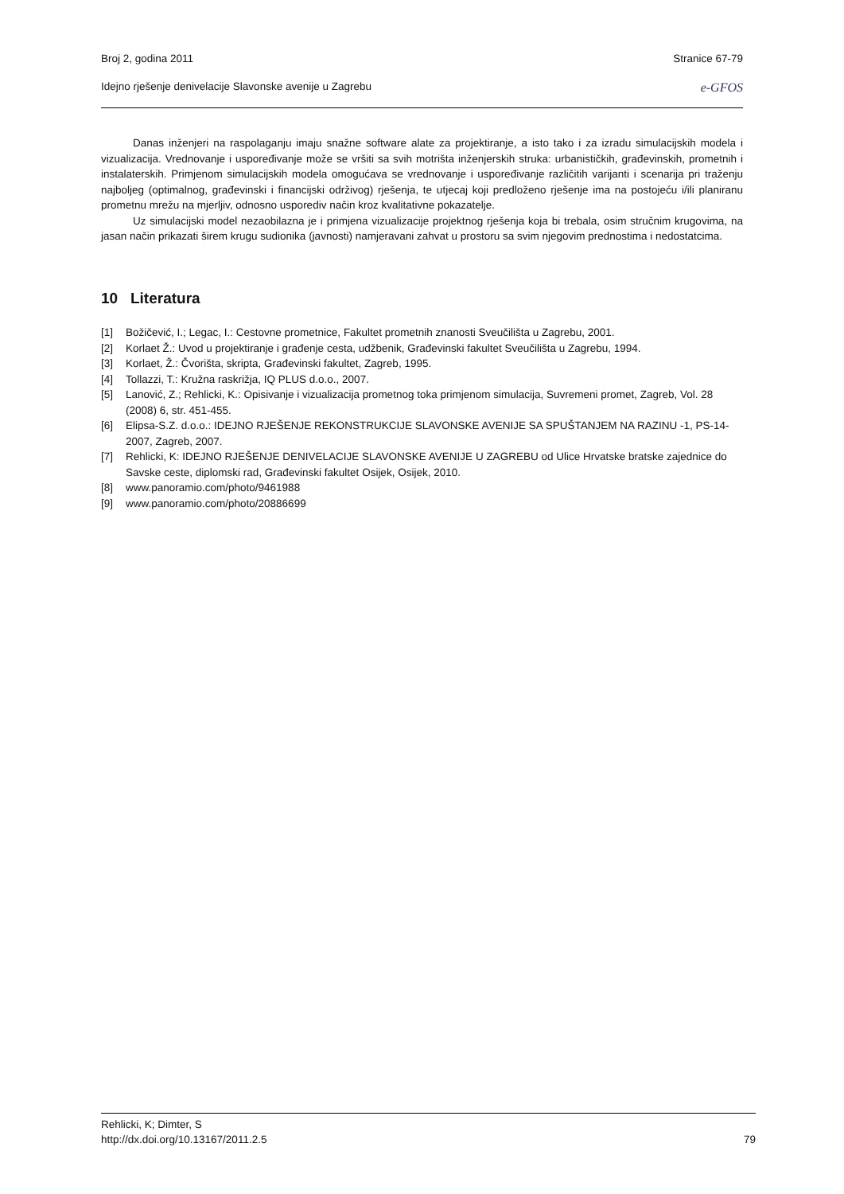Broj 2, godina 2011 Stranice 67-79
Idejno rješenje denivelacije Slavonske avenije u Zagrebu e-GFOS
Danas inženjeri na raspolaganju imaju snažne software alate za projektiranje, a isto tako i za izradu simulacijskih modela i vizualizacija. Vrednovanje i uspoređivanje može se vršiti sa svih motrišta inženjerskih struka: urbanističkih, građevinskih, prometnih i instalaterskih. Primjenom simulacijskih modela omogućava se vrednovanje i uspoređivanje različitih varijanti i scenarija pri traženju najboljeg (optimalnog, građevinski i financijski održivog) rješenja, te utjecaj koji predloženo rješenje ima na postojeću i/ili planiranu prometnu mrežu na mjerljiv, odnosno usporediv način kroz kvalitativne pokazatelje.
Uz simulacijski model nezaobilazna je i primjena vizualizacije projektnog rješenja koja bi trebala, osim stručnim krugovima, na jasan način prikazati širem krugu sudionika (javnosti) namjeravani zahvat u prostoru sa svim njegovim prednostima i nedostatcima.
10 Literatura
[1] Božičević, I.; Legac, I.: Cestovne prometnice, Fakultet prometnih znanosti Sveučilišta u Zagrebu, 2001.
[2] Korlaet Ž.: Uvod u projektiranje i građenje cesta, udžbenik, Građevinski fakultet Sveučilišta u Zagrebu, 1994.
[3] Korlaet, Ž.: Čvorišta, skripta, Građevinski fakultet, Zagreb, 1995.
[4] Tollazzi, T.: Kružna raskrižja, IQ PLUS d.o.o., 2007.
[5] Lanović, Z.; Rehlicki, K.: Opisivanje i vizualizacija prometnog toka primjenom simulacija, Suvremeni promet, Zagreb, Vol. 28 (2008) 6, str. 451-455.
[6] Elipsa-S.Z. d.o.o.: IDEJNO RJEŠENJE REKONSTRUKCIJE SLAVONSKE AVENIJE SA SPUŠTANJEM NA RAZINU -1, PS-14-2007, Zagreb, 2007.
[7] Rehlicki, K: IDEJNO RJEŠENJE DENIVELACIJE SLAVONSKE AVENIJE U ZAGREBU od Ulice Hrvatske bratske zajednice do Savske ceste, diplomski rad, Građevinski fakultet Osijek, Osijek, 2010.
[8] www.panoramio.com/photo/9461988
[9] www.panoramio.com/photo/20886699
Rehlicki, K; Dimter, S
http://dx.doi.org/10.13167/2011.2.5 79